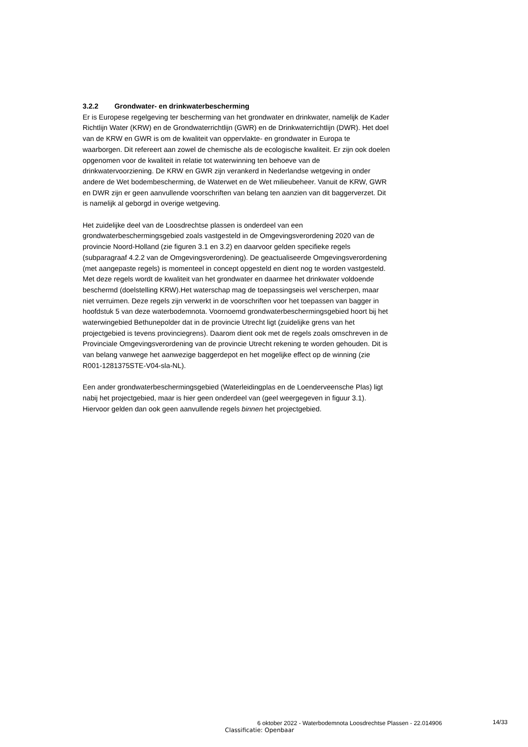3.2.2 Grondwater- en drinkwaterbescherming
Er is Europese regelgeving ter bescherming van het grondwater en drinkwater, namelijk de Kader Richtlijn Water (KRW) en de Grondwaterrichtlijn (GWR) en de Drinkwaterrichtlijn (DWR). Het doel van de KRW en GWR is om de kwaliteit van oppervlakte- en grondwater in Europa te waarborgen. Dit refereert aan zowel de chemische als de ecologische kwaliteit. Er zijn ook doelen opgenomen voor de kwaliteit in relatie tot waterwinning ten behoeve van de drinkwatervoorziening. De KRW en GWR zijn verankerd in Nederlandse wetgeving in onder andere de Wet bodembescherming, de Waterwet en de Wet milieubeheer. Vanuit de KRW, GWR en DWR zijn er geen aanvullende voorschriften van belang ten aanzien van dit baggerverzet. Dit is namelijk al geborgd in overige wetgeving.
Het zuidelijke deel van de Loosdrechtse plassen is onderdeel van een grondwaterbeschermingsgebied zoals vastgesteld in de Omgevingsverordening 2020 van de provincie Noord-Holland (zie figuren 3.1 en 3.2) en daarvoor gelden specifieke regels (subparagraaf 4.2.2 van de Omgevingsverordening). De geactualiseerde Omgevingsverordening (met aangepaste regels) is momenteel in concept opgesteld en dient nog te worden vastgesteld.
Met deze regels wordt de kwaliteit van het grondwater en daarmee het drinkwater voldoende beschermd (doelstelling KRW).Het waterschap mag de toepassingseis wel verscherpen, maar niet verruimen. Deze regels zijn verwerkt in de voorschriften voor het toepassen van bagger in hoofdstuk 5 van deze waterbodemnota. Voornoemd grondwaterbeschermingsgebied hoort bij het waterwingebied Bethunepolder dat in de provincie Utrecht ligt (zuidelijke grens van het projectgebied is tevens provinciegrens). Daarom dient ook met de regels zoals omschreven in de Provinciale Omgevingsverordening van de provincie Utrecht rekening te worden gehouden. Dit is van belang vanwege het aanwezige baggerdepot en het mogelijke effect op de winning (zie R001-1281375STE-V04-sla-NL).
Een ander grondwaterbeschermingsgebied (Waterleidingplas en de Loenderveensche Plas) ligt nabij het projectgebied, maar is hier geen onderdeel van (geel weergegeven in figuur 3.1). Hiervoor gelden dan ook geen aanvullende regels binnen het projectgebied.
6 oktober 2022 - Waterbodemnota Loosdrechtse Plassen - 22.014906 14/33
Classificatie: Openbaar